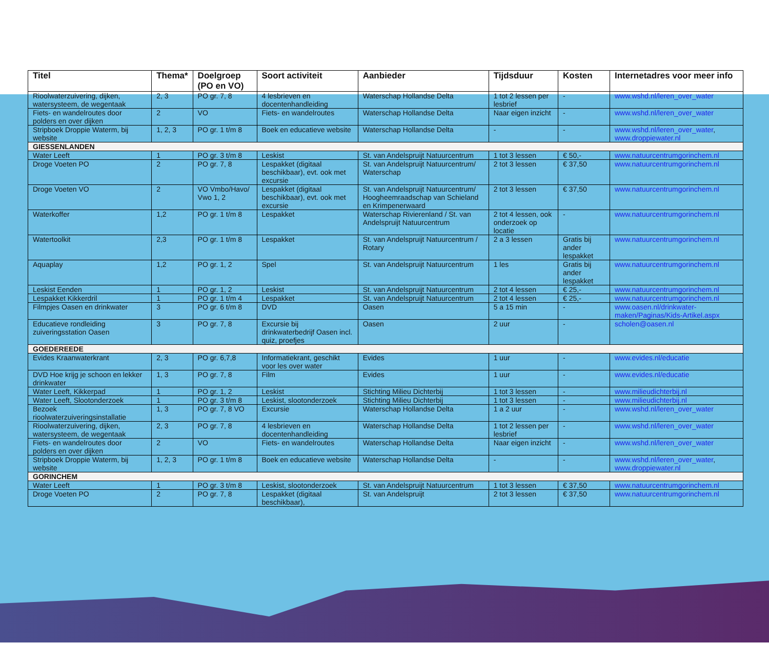| Titel | Thema* | Doelgroep (PO en VO) | Soort activiteit | Aanbieder | Tijdsduur | Kosten | Internetadres voor meer info |
| --- | --- | --- | --- | --- | --- | --- | --- |
| Rioolwaterzuivering, dijken, watersysteem, de wegentaak | 2, 3 | PO gr. 7, 8 | 4 lesbrieven en docentenhandleiding | Waterschap Hollandse Delta | 1 tot 2 lessen per lesbrief | - | www.wshd.nl/leren_over_water |
| Fiets- en wandelroutes door polders en over dijken | 2 | VO | Fiets- en wandelroutes | Waterschap Hollandse Delta | Naar eigen inzicht | - | www.wshd.nl/leren_over_water |
| Stripboek Droppie Waterm, bij website | 1, 2, 3 | PO gr. 1 t/m 8 | Boek en educatieve website | Waterschap Hollandse Delta | - | - | www.wshd.nl/leren_over_water , www.droppiewater.nl |
| GIESSENLANDEN | | | | | | | |
| Water Leeft | 1 | PO gr. 3 t/m 8 | Leskist | St. van Andelspruijt Natuurcentrum | 1 tot 3 lessen | € 50,- | www.natuurcentrumgorinchem.nl |
| Droge Voeten PO | 2 | PO gr. 7, 8 | Lespakket (digitaal beschikbaar), evt. ook met excursie | St. van Andelspruijt Natuurcentrum/ Waterschap | 2 tot 3 lessen | € 37,50 | www.natuurcentrumgorinchem.nl |
| Droge Voeten VO | 2 | VO Vmbo/Havo/ Vwo 1, 2 | Lespakket (digitaal beschikbaar), evt. ook met excursie | St. van Andelspruijt Natuurcentrum/ Hoogheemraadschap van Schieland en Krimpenerwaard | 2 tot 3 lessen | € 37,50 | www.natuurcentrumgorinchem.nl |
| Waterkoffer | 1,2 | PO gr. 1 t/m 8 | Lespakket | Waterschap Rivierenland / St. van Andelspruijt Natuurcentrum | 2 tot 4 lessen, ook onderzoek op locatie | - | www.natuurcentrumgorinchem.nl |
| Watertoolkit | 2,3 | PO gr. 1 t/m 8 | Lespakket | St. van Andelspruijt Natuurcentrum / Rotary | 2 a 3 lessen | Gratis bij ander lespakket | www.natuurcentrumgorinchem.nl |
| Aquaplay | 1,2 | PO gr. 1, 2 | Spel | St. van Andelspruijt Natuurcentrum | 1 les | Gratis bij ander lespakket | www.natuurcentrumgorinchem.nl |
| Leskist Eenden | 1 | PO gr. 1, 2 | Leskist | St. van Andelspruijt Natuurcentrum | 2 tot 4 lessen | € 25,- | www.natuurcentrumgorinchem.nl |
| Lespakket Kikkerdril | 1 | PO gr. 1 t/m 4 | Lespakket | St. van Andelspruijt Natuurcentrum | 2 tot 4 lessen | € 25,- | www.natuurcentrumgorinchem.nl |
| Filmpjes Oasen en drinkwater | 3 | PO gr. 6 t/m 8 | DVD | Oasen | 5 a 15 min | - | www.oasen.nl/drinkwater-maken/Paginas/Kids-Artikel.aspx |
| Educatieve rondleiding zuiveringsstation Oasen | 3 | PO gr. 7, 8 | Excursie bij drinkwaterbedrijf Oasen incl. quiz, proefjes | Oasen | 2 uur | - | scholen@oasen.nl |
| GOEDEREEDE | | | | | | | |
| Evides Kraanwaterkrant | 2, 3 | PO gr. 6,7,8 | Informatiekrant, geschikt voor les over water | Evides | 1 uur | - | www.evides.nl/educatie |
| DVD Hoe krijg je schoon en lekker drinkwater | 1, 3 | PO gr. 7, 8 | Film | Evides | 1 uur | - | www.evides.nl/educatie |
| Water Leeft, Kikkerpad | 1 | PO gr. 1, 2 | Leskist | Stichting Milieu Dichterbij | 1 tot 3 lessen | - | www.milieudichterbij.nl |
| Water Leeft, Slootonderzoek | 1 | PO gr. 3 t/m 8 | Leskist, slootonderzoek | Stichting Milieu Dichterbij | 1 tot 3 lessen | - | www.milieudichterbij.nl |
| Bezoek rioolwaterzuiveringsinstallatie | 1, 3 | PO gr. 7, 8 VO | Excursie | Waterschap Hollandse Delta | 1 a 2 uur | - | www.wshd.nl/leren_over_water |
| Rioolwaterzuivering, dijken, watersysteem, de wegentaak | 2, 3 | PO gr. 7, 8 | 4 lesbrieven en docentenhandleiding | Waterschap Hollandse Delta | 1 tot 2 lessen per lesbrief | - | www.wshd.nl/leren_over_water |
| Fiets- en wandelroutes door polders en over dijken | 2 | VO | Fiets- en wandelroutes | Waterschap Hollandse Delta | Naar eigen inzicht | - | www.wshd.nl/leren_over_water |
| Stripboek Droppie Waterm, bij website | 1, 2, 3 | PO gr. 1 t/m 8 | Boek en educatieve website | Waterschap Hollandse Delta | - | - | www.wshd.nl/leren_over_water , www.droppiewater.nl |
| GORINCHEM | | | | | | | |
| Water Leeft | 1 | PO gr. 3 t/m 8 | Leskist, slootonderzoek | St. van Andelspruijt Natuurcentrum | 1 tot 3 lessen | € 37,50 | www.natuurcentrumgorinchem.nl |
| Droge Voeten PO | 2 | PO gr. 7, 8 | Lespakket (digitaal beschikbaar), | St. van Andelspruijt | 2 tot 3 lessen | € 37,50 | www.natuurcentrumgorinchem.nl |